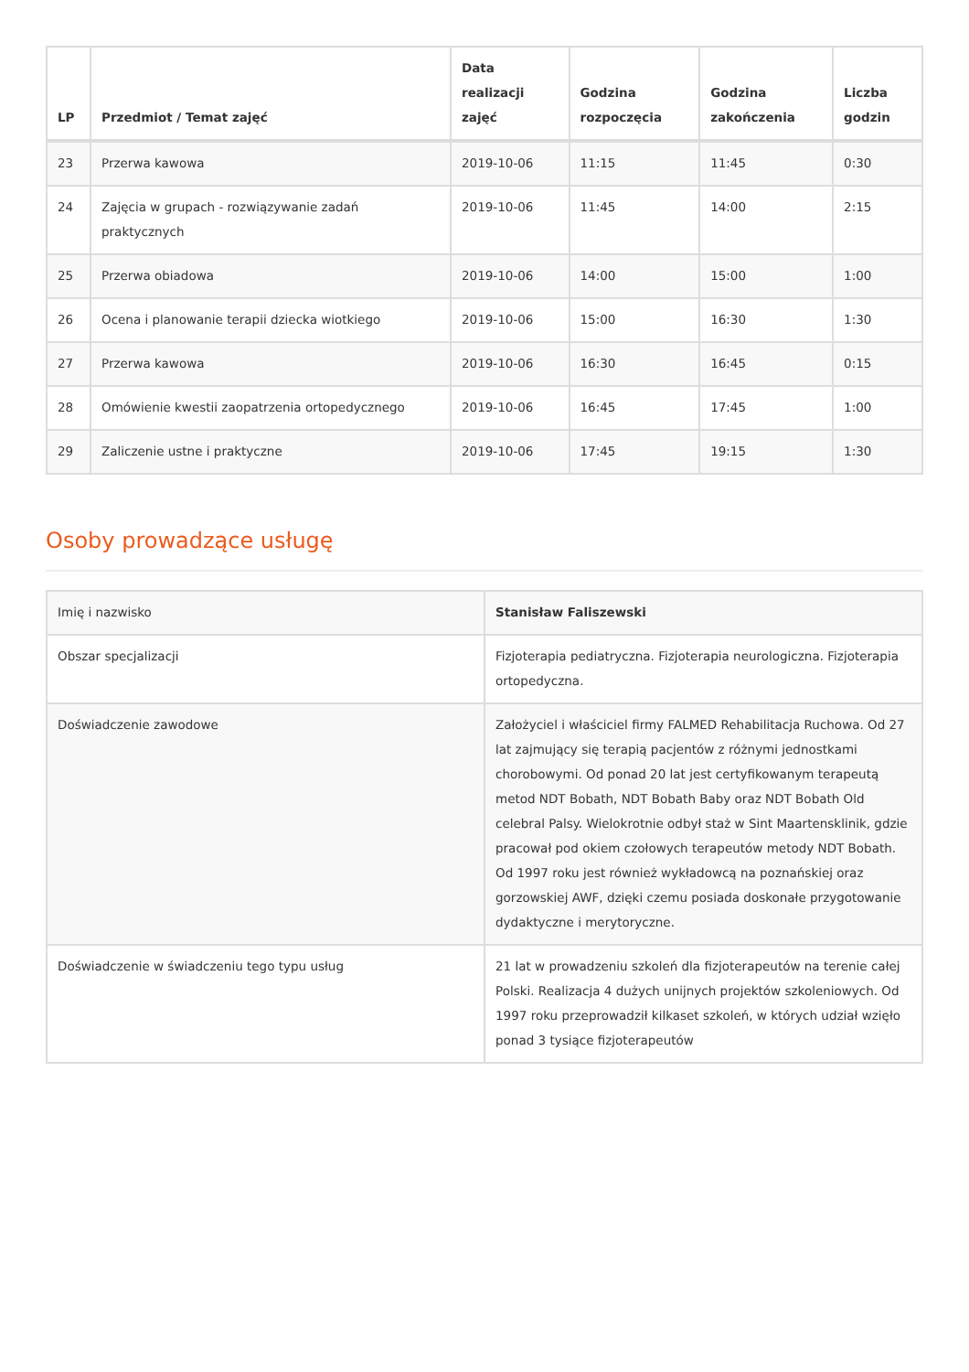| LP | Przedmiot / Temat zajęć | Data realizacji zajęć | Godzina rozpoczęcia | Godzina zakończenia | Liczba godzin |
| --- | --- | --- | --- | --- | --- |
| 23 | Przerwa kawowa | 2019-10-06 | 11:15 | 11:45 | 0:30 |
| 24 | Zajęcia w grupach - rozwiązywanie zadań praktycznych | 2019-10-06 | 11:45 | 14:00 | 2:15 |
| 25 | Przerwa obiadowa | 2019-10-06 | 14:00 | 15:00 | 1:00 |
| 26 | Ocena i planowanie terapii dziecka wiotkiego | 2019-10-06 | 15:00 | 16:30 | 1:30 |
| 27 | Przerwa kawowa | 2019-10-06 | 16:30 | 16:45 | 0:15 |
| 28 | Omówienie kwestii zaopatrzenia ortopedycznego | 2019-10-06 | 16:45 | 17:45 | 1:00 |
| 29 | Zaliczenie ustne i praktyczne | 2019-10-06 | 17:45 | 19:15 | 1:30 |
Osoby prowadzące usługę
| Imię i nazwisko | Stanisław Faliszewski |
| Obszar specjalizacji | Fizjoterapia pediatryczna. Fizjoterapia neurologiczna. Fizjoterapia ortopedyczna. |
| Doświadczenie zawodowe | Założyciel i właściciel firmy FALMED Rehabilitacja Ruchowa. Od 27 lat zajmujący się terapią pacjentów z różnymi jednostkami chorobowymi. Od ponad 20 lat jest certyfikowanym terapeutą metod NDT Bobath, NDT Bobath Baby oraz NDT Bobath Old celebral Palsy. Wielokrotnie odbył staż w Sint Maartensklinik, gdzie pracował pod okiem czołowych terapeutów metody NDT Bobath. Od 1997 roku jest również wykładowcą na poznańskiej oraz gorzowskiej AWF, dzięki czemu posiada doskonałe przygotowanie dydaktyczne i merytoryczne. |
| Doświadczenie w świadczeniu tego typu usług | 21 lat w prowadzeniu szkoleń dla fizjoterapeutów na terenie całej Polski. Realizacja 4 dużych unijnych projektów szkoleniowych. Od 1997 roku przeprowadził kilkaset szkoleń, w których udział wzięło ponad 3 tysiące fizjoterapeutów |